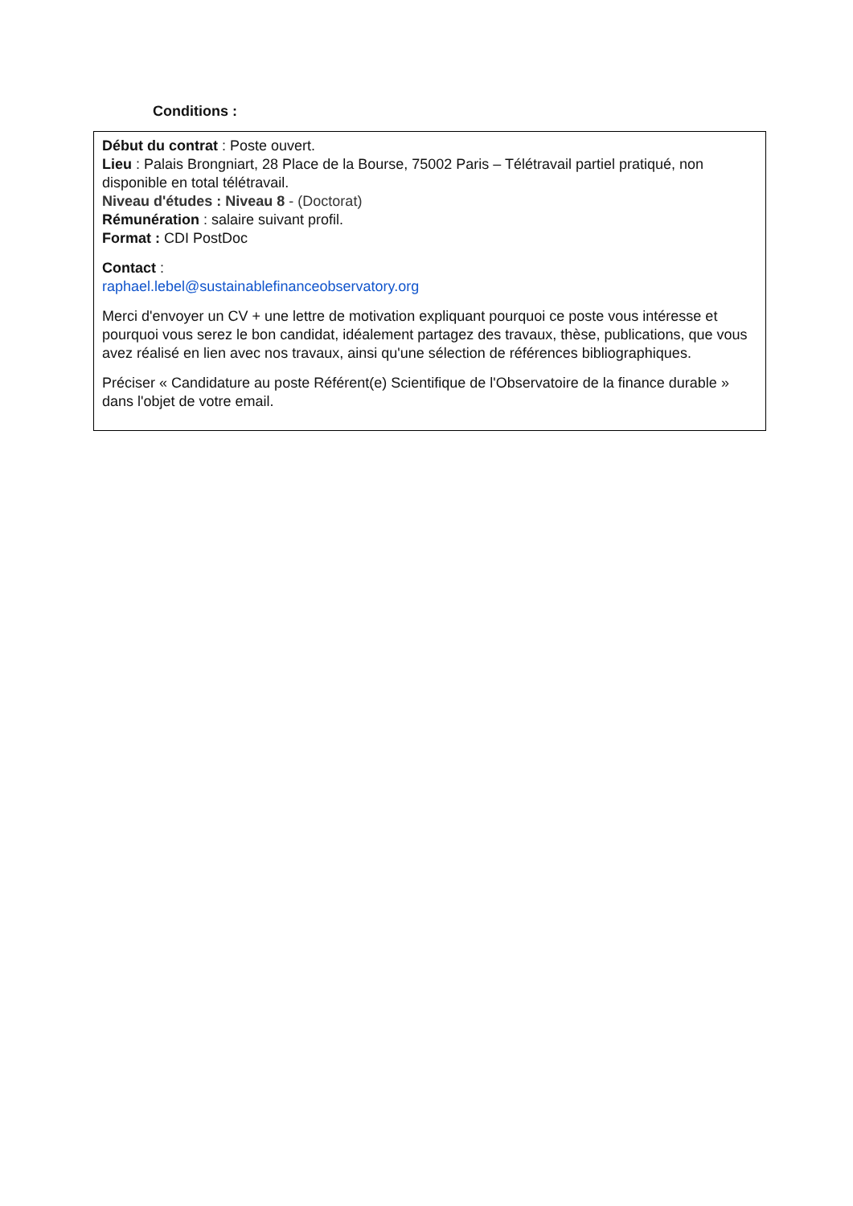Conditions :
Début du contrat : Poste ouvert.
Lieu : Palais Brongniart, 28 Place de la Bourse, 75002 Paris – Télétravail partiel pratiqué, non disponible en total télétravail.
Niveau d'études : Niveau 8 - (Doctorat)
Rémunération : salaire suivant profil.
Format : CDI PostDoc
Contact :
raphael.lebel@sustainablefinanceobservatory.org
Merci d'envoyer un CV + une lettre de motivation expliquant pourquoi ce poste vous intéresse et pourquoi vous serez le bon candidat, idéalement partagez des travaux, thèse, publications, que vous avez réalisé en lien avec nos travaux, ainsi qu'une sélection de références bibliographiques.
Préciser « Candidature au poste Référent(e) Scientifique de l'Observatoire de la finance durable » dans l'objet de votre email.